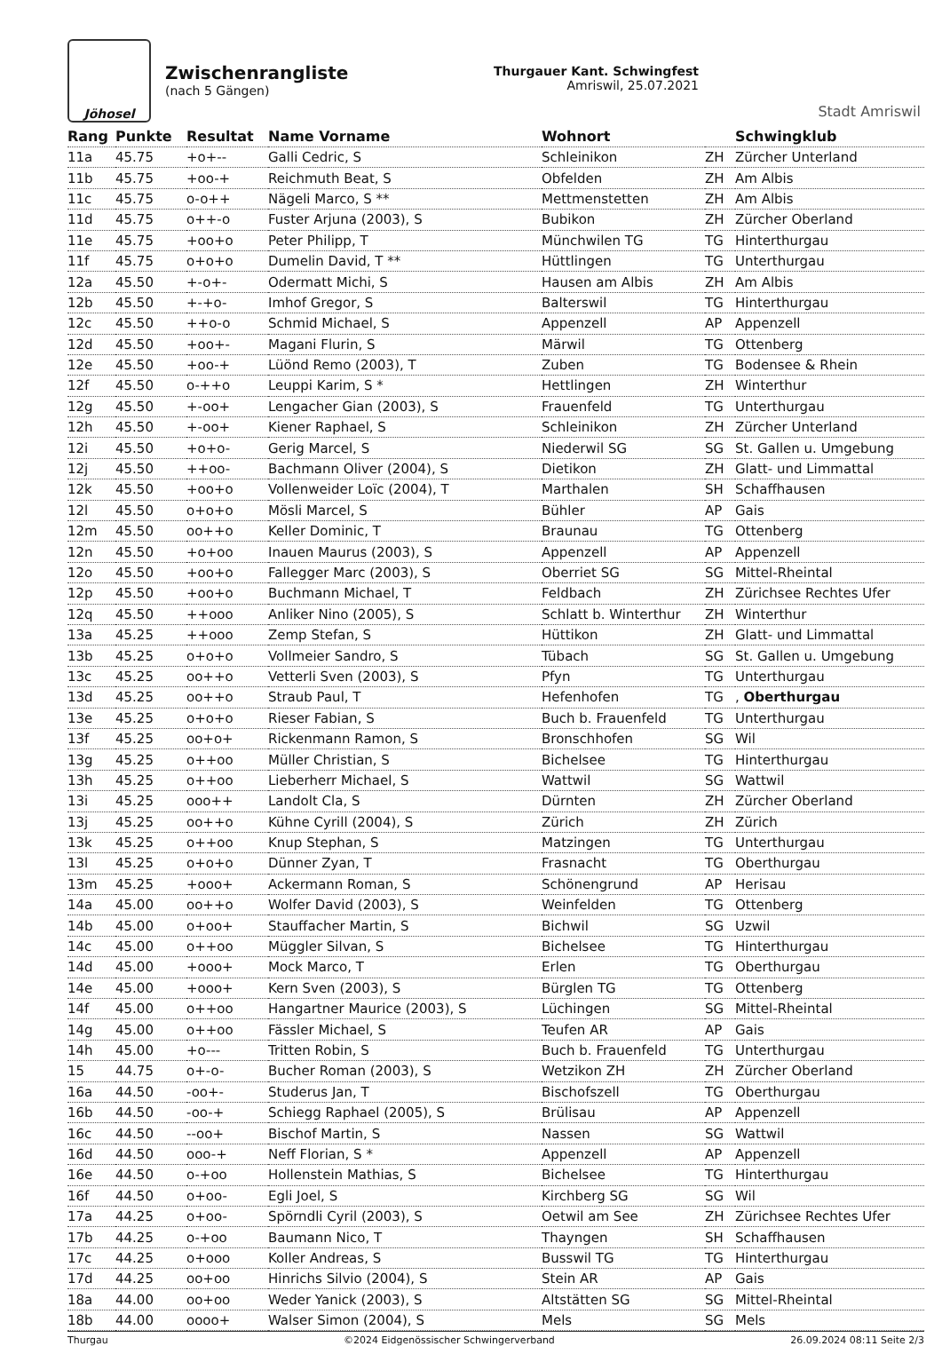Jöhosel
Zwischenrangliste
(nach 5 Gängen)
Thurgauer Kant. Schwingfest
Amriswil, 25.07.2021
Stadt Amriswil
| Rang | Punkte | Resultat | Name Vorname | Wohnort | | Schwingklub |
| --- | --- | --- | --- | --- | --- | --- |
| 11a | 45.75 | +o+-- | Galli Cedric, S | Schleinikon | ZH | Zürcher Unterland |
| 11b | 45.75 | +oo-+ | Reichmuth Beat, S | Obfelden | ZH | Am Albis |
| 11c | 45.75 | o-o++ | Nägeli Marco, S ** | Mettmenstetten | ZH | Am Albis |
| 11d | 45.75 | o++-o | Fuster Arjuna (2003), S | Bubikon | ZH | Zürcher Oberland |
| 11e | 45.75 | +oo+o | Peter Philipp, T | Münchwilen TG | TG | Hinterthurgau |
| 11f | 45.75 | o+o+o | Dumelin David, T ** | Hüttlingen | TG | Unterthurgau |
| 12a | 45.50 | +-o+- | Odermatt Michi, S | Hausen am Albis | ZH | Am Albis |
| 12b | 45.50 | +-+o- | Imhof Gregor, S | Balterswil | TG | Hinterthurgau |
| 12c | 45.50 | ++o-o | Schmid Michael, S | Appenzell | AP | Appenzell |
| 12d | 45.50 | +oo+- | Magani Flurin, S | Märwil | TG | Ottenberg |
| 12e | 45.50 | +oo-+ | Lüönd Remo (2003), T | Zuben | TG | Bodensee & Rhein |
| 12f | 45.50 | o-++o | Leuppi Karim, S * | Hettlingen | ZH | Winterthur |
| 12g | 45.50 | +-oo+ | Lengacher Gian (2003), S | Frauenfeld | TG | Unterthurgau |
| 12h | 45.50 | +-oo+ | Kiener Raphael, S | Schleinikon | ZH | Zürcher Unterland |
| 12i | 45.50 | +o+o- | Gerig Marcel, S | Niederwil SG | SG | St. Gallen u. Umgebung |
| 12j | 45.50 | ++oo- | Bachmann Oliver (2004), S | Dietikon | ZH | Glatt- und Limmattal |
| 12k | 45.50 | +oo+o | Vollenweider Loïc (2004), T | Marthalen | SH | Schaffhausen |
| 12l | 45.50 | o+o+o | Mösli Marcel, S | Bühler | AP | Gais |
| 12m | 45.50 | oo++o | Keller Dominic, T | Braunau | TG | Ottenberg |
| 12n | 45.50 | +o+oo | Inauen Maurus (2003), S | Appenzell | AP | Appenzell |
| 12o | 45.50 | +oo+o | Fallegger Marc (2003), S | Oberriet SG | SG | Mittel-Rheintal |
| 12p | 45.50 | +oo+o | Buchmann Michael, T | Feldbach | ZH | Zürichsee Rechtes Ufer |
| 12q | 45.50 | ++ooo | Anliker Nino (2005), S | Schlatt b. Winterthur | ZH | Winterthur |
| 13a | 45.25 | ++ooo | Zemp Stefan, S | Hüttikon | ZH | Glatt- und Limmattal |
| 13b | 45.25 | o+o+o | Vollmeier Sandro, S | Tübach | SG | St. Gallen u. Umgebung |
| 13c | 45.25 | oo++o | Vetterli Sven (2003), S | Pfyn | TG | Unterthurgau |
| 13d | 45.25 | oo++o | Straub Paul, T | Hefenhofen | TG | , Oberthurgau |
| 13e | 45.25 | o+o+o | Rieser Fabian, S | Buch b. Frauenfeld | TG | Unterthurgau |
| 13f | 45.25 | oo+o+ | Rickenmann Ramon, S | Bronschhofen | SG | Wil |
| 13g | 45.25 | o++oo | Müller Christian, S | Bichelsee | TG | Hinterthurgau |
| 13h | 45.25 | o++oo | Lieberherr Michael, S | Wattwil | SG | Wattwil |
| 13i | 45.25 | ooo++ | Landolt Cla, S | Dürnten | ZH | Zürcher Oberland |
| 13j | 45.25 | oo++o | Kühne Cyrill (2004), S | Zürich | ZH | Zürich |
| 13k | 45.25 | o++oo | Knup Stephan, S | Matzingen | TG | Unterthurgau |
| 13l | 45.25 | o+o+o | Dünner Zyan, T | Frasnacht | TG | Oberthurgau |
| 13m | 45.25 | +ooo+ | Ackermann Roman, S | Schönengrund | AP | Herisau |
| 14a | 45.00 | oo++o | Wolfer David (2003), S | Weinfelden | TG | Ottenberg |
| 14b | 45.00 | o+oo+ | Stauffacher Martin, S | Bichwil | SG | Uzwil |
| 14c | 45.00 | o++oo | Müggler Silvan, S | Bichelsee | TG | Hinterthurgau |
| 14d | 45.00 | +ooo+ | Mock Marco, T | Erlen | TG | Oberthurgau |
| 14e | 45.00 | +ooo+ | Kern Sven (2003), S | Bürglen TG | TG | Ottenberg |
| 14f | 45.00 | o++oo | Hangartner Maurice (2003), S | Lüchingen | SG | Mittel-Rheintal |
| 14g | 45.00 | o++oo | Fässler Michael, S | Teufen AR | AP | Gais |
| 14h | 45.00 | +o--- | Tritten Robin, S | Buch b. Frauenfeld | TG | Unterthurgau |
| 15 | 44.75 | o+-o- | Bucher Roman (2003), S | Wetzikon ZH | ZH | Zürcher Oberland |
| 16a | 44.50 | -oo+- | Studerus Jan, T | Bischofszell | TG | Oberthurgau |
| 16b | 44.50 | -oo-+ | Schiegg Raphael (2005), S | Brülisau | AP | Appenzell |
| 16c | 44.50 | --oo+ | Bischof Martin, S | Nassen | SG | Wattwil |
| 16d | 44.50 | ooo-+ | Neff Florian, S * | Appenzell | AP | Appenzell |
| 16e | 44.50 | o-+oo | Hollenstein Mathias, S | Bichelsee | TG | Hinterthurgau |
| 16f | 44.50 | o+oo- | Egli Joel, S | Kirchberg SG | SG | Wil |
| 17a | 44.25 | o+oo- | Spörndli Cyril (2003), S | Oetwil am See | ZH | Zürichsee Rechtes Ufer |
| 17b | 44.25 | o-+oo | Baumann Nico, T | Thayngen | SH | Schaffhausen |
| 17c | 44.25 | o+ooo | Koller Andreas, S | Busswil TG | TG | Hinterthurgau |
| 17d | 44.25 | oo+oo | Hinrichs Silvio (2004), S | Stein AR | AP | Gais |
| 18a | 44.00 | oo+oo | Weder Yanick (2003), S | Altstätten SG | SG | Mittel-Rheintal |
| 18b | 44.00 | oooo+ | Walser Simon (2004), S | Mels | SG | Mels |
Thurgau ©2024 Eidgenössischer Schwingerverband 26.09.2024 08:11 Seite 2/3